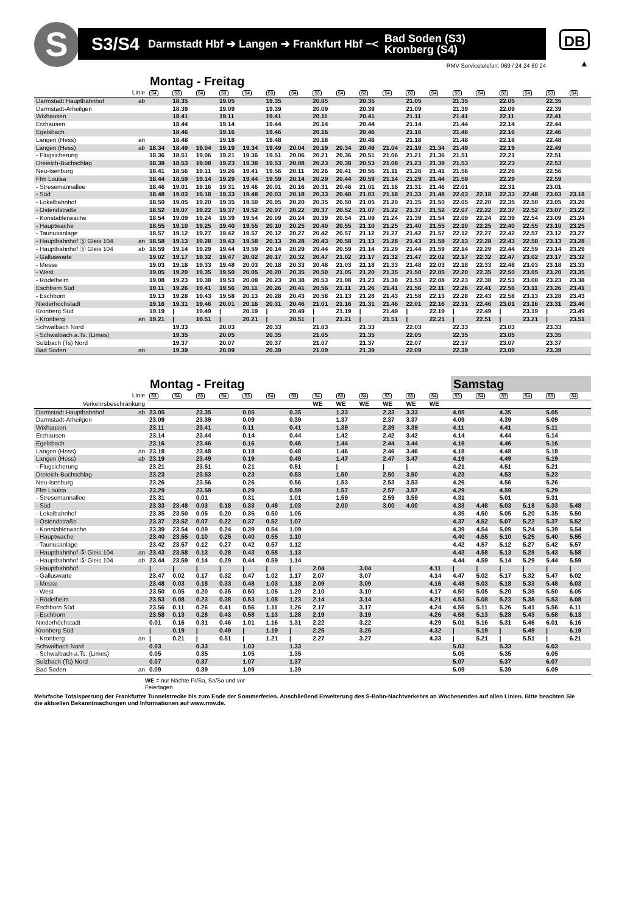S
S3/S4 Darmstadt Hbf ➔ Langen ➔ Frankfurt Hbf −< Bad Soden (S3)
Kronberg (S4)
DB
RMV-Servicetelefon: 069 / 24 24 80 24
▲
| | | Montag - Freitag | | | | | | | | | | | | | | | | | | |
| --- | --- | --- | --- | --- | --- | --- | --- | --- | --- | --- | --- | --- | --- | --- | --- | --- | --- | --- | --- | --- |
| Linie | | S4 | S3 | S4 | S3 | S4 | S3 | S4 | S3 | S4 | S3 | S4 | S3 | S4 | S3 | S4 | S3 | S4 | S3 | S4 |
| Darmstadt Hauptbahnhof | ab | | 18.35 | | 19.05 | | 19.35 | | 20.05 | | 20.35 | | 21.05 | | 21.35 | | 22.05 | | 22.35 | |
| Darmstadt-Arheilgen | | | 18.39 | | 19.09 | | 19.39 | | 20.09 | | 20.39 | | 21.09 | | 21.39 | | 22.09 | | 22.39 | |
| Wixhausen | | | 18.41 | | 19.11 | | 19.41 | | 20.11 | | 20.41 | | 21.11 | | 21.41 | | 22.11 | | 22.41 | |
| Erzhausen | | | 18.44 | | 19.14 | | 19.44 | | 20.14 | | 20.44 | | 21.14 | | 21.44 | | 22.14 | | 22.44 | |
| Egelsbach | | | 18.46 | | 19.16 | | 19.46 | | 20.16 | | 20.46 | | 21.16 | | 21.46 | | 22.16 | | 22.46 | |
| Langen (Hess) | an | | 18.48 | | 19.18 | | 19.48 | | 20.18 | | 20.48 | | 21.18 | | 21.48 | | 22.18 | | 22.48 | |
| Langen (Hess) | ab | 18.34 | 18.49 | 19.04 | 19.19 | 19.34 | 19.49 | 20.04 | 20.19 | 20.34 | 20.49 | 21.04 | 21.19 | 21.34 | 21.49 | | 22.19 | | 22.49 | |
| - Flugsicherung | | 18.36 | 18.51 | 19.06 | 19.21 | 19.36 | 19.51 | 20.06 | 20.21 | 20.36 | 20.51 | 21.06 | 21.21 | 21.36 | 21.51 | | 22.21 | | 22.51 | |
| Dreieich-Buchschlag | | 18.38 | 18.53 | 19.08 | 19.23 | 19.38 | 19.53 | 20.08 | 20.23 | 20.38 | 20.53 | 21.08 | 21.23 | 21.38 | 21.53 | | 22.23 | | 22.53 | |
| Neu-Isenburg | | 18.41 | 18.56 | 19.11 | 19.26 | 19.41 | 19.56 | 20.11 | 20.26 | 20.41 | 20.56 | 21.11 | 21.26 | 21.41 | 21.56 | | 22.26 | | 22.56 | |
| Ffm Louisa | | 18.44 | 18.59 | 19.14 | 19.29 | 19.44 | 19.59 | 20.14 | 20.29 | 20.44 | 20.59 | 21.14 | 21.29 | 21.44 | 21.59 | | 22.29 | | 22.59 | |
| - Stresemannallee | | 18.46 | 19.01 | 19.16 | 19.31 | 19.46 | 20.01 | 20.16 | 20.31 | 20.46 | 21.01 | 21.16 | 21.31 | 21.46 | 22.01 | | 22.31 | | 23.01 | |
| - Süd | | 18.48 | 19.03 | 19.18 | 19.33 | 19.48 | 20.03 | 20.18 | 20.33 | 20.48 | 21.03 | 21.18 | 21.33 | 21.48 | 22.03 | 22.18 | 22.33 | 22.48 | 23.03 | 23.18 |
| - Lokalbahnhof | | 18.50 | 19.05 | 19.20 | 19.35 | 19.50 | 20.05 | 20.20 | 20.35 | 20.50 | 21.05 | 21.20 | 21.35 | 21.50 | 22.05 | 22.20 | 22.35 | 22.50 | 23.05 | 23.20 |
| - Ostendstraße | | 18.52 | 19.07 | 19.22 | 19.37 | 19.52 | 20.07 | 20.22 | 20.37 | 20.52 | 21.07 | 21.22 | 21.37 | 21.52 | 22.07 | 22.22 | 22.37 | 22.52 | 23.07 | 23.22 |
| - Konstablerwache | | 18.54 | 19.09 | 19.24 | 19.39 | 19.54 | 20.09 | 20.24 | 20.39 | 20.54 | 21.09 | 21.24 | 21.39 | 21.54 | 22.09 | 22.24 | 22.39 | 22.54 | 23.09 | 23.24 |
| - Hauptwache | | 18.55 | 19.10 | 19.25 | 19.40 | 19.55 | 20.10 | 20.25 | 20.40 | 20.55 | 21.10 | 21.25 | 21.40 | 21.55 | 22.10 | 22.25 | 22.40 | 22.55 | 23.10 | 23.25 |
| - Taunusanlage | | 18.57 | 19.12 | 19.27 | 19.42 | 19.57 | 20.12 | 20.27 | 20.42 | 20.57 | 21.12 | 21.27 | 21.42 | 21.57 | 22.12 | 22.27 | 22.42 | 22.57 | 23.12 | 23.27 |
| - Hauptbahnhof Ⓢ Gleis 104 | an | 18.58 | 19.13 | 19.28 | 19.43 | 19.58 | 20.13 | 20.28 | 20.43 | 20.58 | 21.13 | 21.28 | 21.43 | 21.58 | 22.13 | 22.28 | 22.43 | 22.58 | 23.13 | 23.28 |
| - Hauptbahnhof Ⓢ Gleis 104 | ab | 18.59 | 19.14 | 19.29 | 19.44 | 19.59 | 20.14 | 20.29 | 20.44 | 20.59 | 21.14 | 21.29 | 21.44 | 21.59 | 22.14 | 22.29 | 22.44 | 22.59 | 23.14 | 23.29 |
| - Galluswarte | | 19.02 | 19.17 | 19.32 | 19.47 | 20.02 | 20.17 | 20.32 | 20.47 | 21.02 | 21.17 | 21.32 | 21.47 | 22.02 | 22.17 | 22.32 | 22.47 | 23.02 | 23.17 | 23.32 |
| - Messe | | 19.03 | 19.18 | 19.33 | 19.48 | 20.03 | 20.18 | 20.33 | 20.48 | 21.03 | 21.18 | 21.33 | 21.48 | 22.03 | 22.18 | 22.33 | 22.48 | 23.03 | 23.18 | 23.33 |
| - West | | 19.05 | 19.20 | 19.35 | 19.50 | 20.05 | 20.20 | 20.35 | 20.50 | 21.05 | 21.20 | 21.35 | 21.50 | 22.05 | 22.20 | 22.35 | 22.50 | 23.05 | 23.20 | 23.35 |
| - Rödelheim | | 19.08 | 19.23 | 19.38 | 19.53 | 20.08 | 20.23 | 20.38 | 20.53 | 21.08 | 21.23 | 21.38 | 21.53 | 22.08 | 22.23 | 22.38 | 22.53 | 23.08 | 23.23 | 23.38 |
| Eschborn Süd | | 19.11 | 19.26 | 19.41 | 19.56 | 20.11 | 20.26 | 20.41 | 20.56 | 21.11 | 21.26 | 21.41 | 21.56 | 22.11 | 22.26 | 22.41 | 22.56 | 23.11 | 23.26 | 23.41 |
| - Eschborn | | 19.13 | 19.28 | 19.43 | 19.58 | 20.13 | 20.28 | 20.43 | 20.58 | 21.13 | 21.28 | 21.43 | 21.58 | 22.13 | 22.28 | 22.43 | 22.58 | 23.13 | 23.28 | 23.43 |
| Niederhöchstadt | | 19.16 | 19.31 | 19.46 | 20.01 | 20.16 | 20.31 | 20.46 | 21.01 | 21.16 | 21.31 | 21.46 | 22.01 | 22.16 | 22.31 | 22.46 | 23.01 | 23.16 | 23.31 | 23.46 |
| Kronberg Süd | | 19.19 | / | 19.49 | / | 20.19 | / | 20.49 | / | 21.19 | / | 21.49 | / | 22.19 | / | 22.49 | / | 23.19 | / | 23.49 |
| - Kronberg | an | 19.21 | / | 19.51 | / | 20.21 | / | 20.51 | / | 21.21 | / | 21.51 | / | 22.21 | / | 22.51 | / | 23.21 | / | 23.51 |
| Schwalbach Nord | | | 19.33 | | 20.03 | | 20.33 | | 21.03 | | 21.33 | | 22.03 | | 22.33 | | 23.03 | | 23.33 | |
| - Schwalbach a.Ts. (Limes) | | | 19.35 | | 20.05 | | 20.35 | | 21.05 | | 21.35 | | 22.05 | | 22.35 | | 23.05 | | 23.35 | |
| Sulzbach (Ts) Nord | | | 19.37 | | 20.07 | | 20.37 | | 21.07 | | 21.37 | | 22.07 | | 22.37 | | 23.07 | | 23.37 | |
| Bad Soden | an | | 19.39 | | 20.09 | | 20.39 | | 21.09 | | 21.39 | | 22.09 | | 22.39 | | 23.09 | | 23.39 | |
| | | Montag - Freitag | | | | | | | | | | | | | Samstag | | | | | |
| --- | --- | --- | --- | --- | --- | --- | --- | --- | --- | --- | --- | --- | --- | --- | --- | --- | --- | --- | --- | --- |
| Linie | | S3 | S4 | S3 | S4 | S3 | S4 | S3 | S4 | S3 | S4 | S3 | S3 | S4 | S3 | S4 | S3 | S4 | S3 | S4 |
| Verkehrsbeschränkung | | | | | | | | | WE | WE | WE | WE | WE | WE | | | | | | |
| Darmstadt Hauptbahnhof | ab | 23.05 | | 23.35 | | 0.05 | | 0.35 | | 1.33 | | 2.33 | 3.33 | | 4.05 | | 4.35 | | 5.05 | |
| Darmstadt-Arheilgen | | 23.09 | | 23.39 | | 0.09 | | 0.39 | | 1.37 | | 2.37 | 3.37 | | 4.09 | | 4.39 | | 5.09 | |
| Wixhausen | | 23.11 | | 23.41 | | 0.11 | | 0.41 | | 1.39 | | 2.39 | 3.39 | | 4.11 | | 4.41 | | 5.11 | |
| Erzhausen | | 23.14 | | 23.44 | | 0.14 | | 0.44 | | 1.42 | | 2.42 | 3.42 | | 4.14 | | 4.44 | | 5.14 | |
| Egelsbach | | 23.16 | | 23.46 | | 0.16 | | 0.46 | | 1.44 | | 2.44 | 3.44 | | 4.16 | | 4.46 | | 5.16 | |
| Langen (Hess) | an | 23.18 | | 23.48 | | 0.18 | | 0.48 | | 1.46 | | 2.46 | 3.46 | | 4.18 | | 4.48 | | 5.18 | |
| Langen (Hess) | ab | 23.19 | | 23.49 | | 0.19 | | 0.49 | | 1.47 | | 2.47 | 3.47 | | 4.19 | | 4.49 | | 5.19 | |
| - Flugsicherung | | 23.21 | | 23.51 | | 0.21 | | 0.51 | | / | | / | / | | 4.21 | | 4.51 | | 5.21 | |
| Dreieich-Buchschlag | | 23.23 | | 23.53 | | 0.23 | | 0.53 | | 1.50 | | 2.50 | 3.50 | | 4.23 | | 4.53 | | 5.23 | |
| Neu-Isenburg | | 23.26 | | 23.56 | | 0.26 | | 0.56 | | 1.53 | | 2.53 | 3.53 | | 4.26 | | 4.56 | | 5.26 | |
| Ffm Louisa | | 23.29 | | 23.59 | | 0.29 | | 0.59 | | 1.57 | | 2.57 | 3.57 | | 4.29 | | 4.59 | | 5.29 | |
| - Stresemannallee | | 23.31 | | 0.01 | | 0.31 | | 1.01 | | 1.59 | | 2.59 | 3.59 | | 4.31 | | 5.01 | | 5.31 | |
| - Süd | | 23.33 | 23.48 | 0.03 | 0.18 | 0.33 | 0.48 | 1.03 | | 2.00 | | 3.00 | 4.00 | | 4.33 | 4.48 | 5.03 | 5.18 | 5.33 | 5.48 |
| - Lokalbahnhof | | 23.35 | 23.50 | 0.05 | 0.20 | 0.35 | 0.50 | 1.05 | | | | | | | 4.35 | 4.50 | 5.05 | 5.20 | 5.35 | 5.50 |
| - Ostendstraße | | 23.37 | 23.52 | 0.07 | 0.22 | 0.37 | 0.52 | 1.07 | | | | | | | 4.37 | 4.52 | 5.07 | 5.22 | 5.37 | 5.52 |
| - Konstablerwache | | 23.39 | 23.54 | 0.09 | 0.24 | 0.39 | 0.54 | 1.09 | | | | | | | 4.39 | 4.54 | 5.09 | 5.24 | 5.39 | 5.54 |
| - Hauptwache | | 23.40 | 23.55 | 0.10 | 0.25 | 0.40 | 0.55 | 1.10 | | | | | | | 4.40 | 4.55 | 5.10 | 5.25 | 5.40 | 5.55 |
| - Taunusanlage | | 23.42 | 23.57 | 0.12 | 0.27 | 0.42 | 0.57 | 1.12 | | | | | | | 4.42 | 4.57 | 5.12 | 5.27 | 5.42 | 5.57 |
| - Hauptbahnhof Ⓢ Gleis 104 | an | 23.43 | 23.58 | 0.13 | 0.28 | 0.43 | 0.58 | 1.13 | | | | | | | 4.43 | 4.58 | 5.13 | 5.28 | 5.43 | 5.58 |
| - Hauptbahnhof Ⓢ Gleis 104 | ab | 23.44 | 23.59 | 0.14 | 0.29 | 0.44 | 0.59 | 1.14 | | | | | | | 4.44 | 4.59 | 5.14 | 5.29 | 5.44 | 5.59 |
| - Hauptbahnhof | | / | / | / | / | / | / | / | 2.04 | | 3.04 | | | 4.11 | / | / | / | / | / | / |
| - Galluswarte | | 23.47 | 0.02 | 0.17 | 0.32 | 0.47 | 1.02 | 1.17 | 2.07 | | 3.07 | | | 4.14 | 4.47 | 5.02 | 5.17 | 5.32 | 5.47 | 6.02 |
| - Messe | | 23.48 | 0.03 | 0.18 | 0.33 | 0.48 | 1.03 | 1.18 | 2.09 | | 3.09 | | | 4.16 | 4.48 | 5.03 | 5.18 | 5.33 | 5.48 | 6.03 |
| - West | | 23.50 | 0.05 | 0.20 | 0.35 | 0.50 | 1.05 | 1.20 | 2.10 | | 3.10 | | | 4.17 | 4.50 | 5.05 | 5.20 | 5.35 | 5.50 | 6.05 |
| - Rödelheim | | 23.53 | 0.08 | 0.23 | 0.38 | 0.53 | 1.08 | 1.23 | 2.14 | | 3.14 | | | 4.21 | 4.53 | 5.08 | 5.23 | 5.38 | 5.53 | 6.08 |
| Eschborn Süd | | 23.56 | 0.11 | 0.26 | 0.41 | 0.56 | 1.11 | 1.26 | 2.17 | | 3.17 | | | 4.24 | 4.56 | 5.11 | 5.26 | 5.41 | 5.56 | 6.11 |
| - Eschborn | | 23.58 | 0.13 | 0.28 | 0.43 | 0.58 | 1.13 | 1.28 | 2.19 | | 3.19 | | | 4.26 | 4.58 | 5.13 | 5.28 | 5.43 | 5.58 | 6.13 |
| Niederhöchstadt | | 0.01 | 0.16 | 0.31 | 0.46 | 1.01 | 1.16 | 1.31 | 2.22 | | 3.22 | | | 4.29 | 5.01 | 5.16 | 5.31 | 5.46 | 6.01 | 6.16 |
| Kronberg Süd | | / | 0.19 | / | 0.49 | / | 1.19 | / | 2.25 | | 3.25 | | | 4.32 | / | 5.19 | / | 5.49 | / | 6.19 |
| - Kronberg | an | / | 0.21 | / | 0.51 | / | 1.21 | / | 2.27 | | 3.27 | | | 4.33 | / | 5.21 | / | 5.51 | / | 6.21 |
| Schwalbach Nord | | 0.03 | | 0.33 | | 1.03 | | 1.33 | | | | | | | 5.03 | | 5.33 | | 6.03 | |
| - Schwalbach a.Ts. (Limes) | | 0.05 | | 0.35 | | 1.05 | | 1.35 | | | | | | | 5.05 | | 5.35 | | 6.05 | |
| Sulzbach (Ts) Nord | | 0.07 | | 0.37 | | 1.07 | | 1.37 | | | | | | | 5.07 | | 5.37 | | 6.07 | |
| Bad Soden | an | 0.09 | | 0.39 | | 1.09 | | 1.39 | | | | | | | 5.09 | | 5.39 | | 6.09 | |
WE = nur Nächte Fr/Sa, Sa/So und vor Feiertagen
Mehrfache Totalsperrung der Frankfurter Tunnelstrecke bis zum Ende der Sommerferien. Anschließend Erweiterung des S-Bahn-Nachtverkehrs an Wochenenden auf allen Linien. Bitte beachten Sie die aktuellen Bekanntmachungen und Informationen auf www.rmv.de.